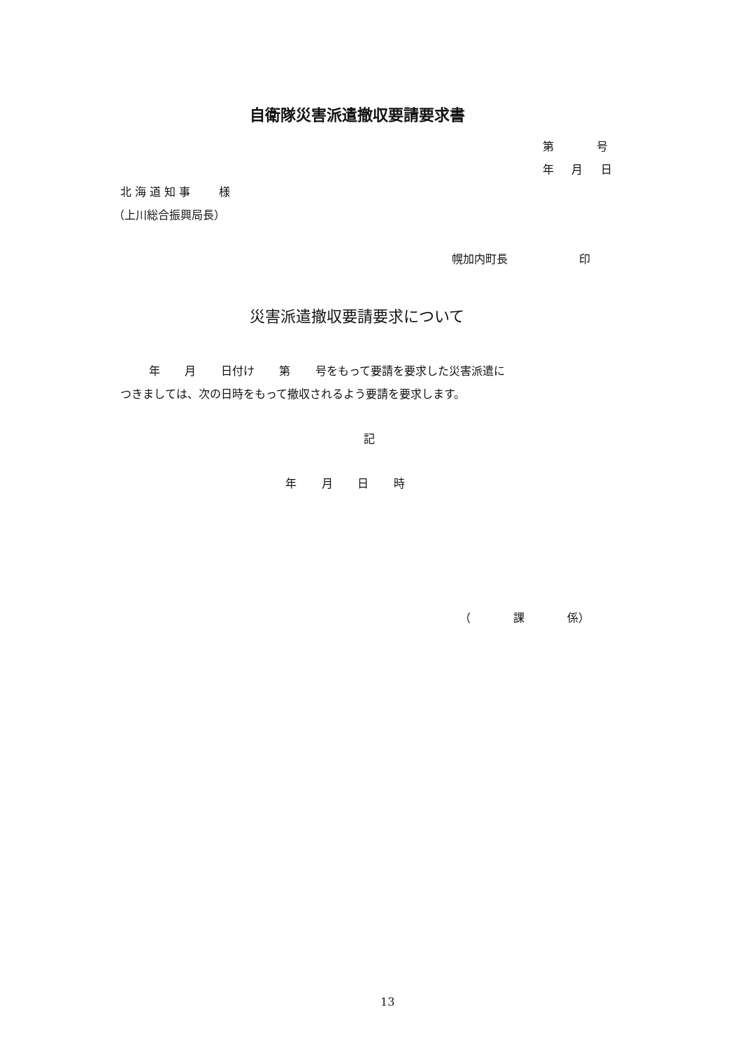自衛隊災害派遣撤収要請要求書
第 号
年 月 日
北 海 道 知 事 様
（上川総合振興局長）
幌加内町長 印
災害派遣撤収要請要求について
年 月 日付け 第 号をもって要請を要求した災害派遣に
つきましては、次の日時をもって撤収されるよう要請を要求します。
記
年 月 日 時
（ 課 係）
13